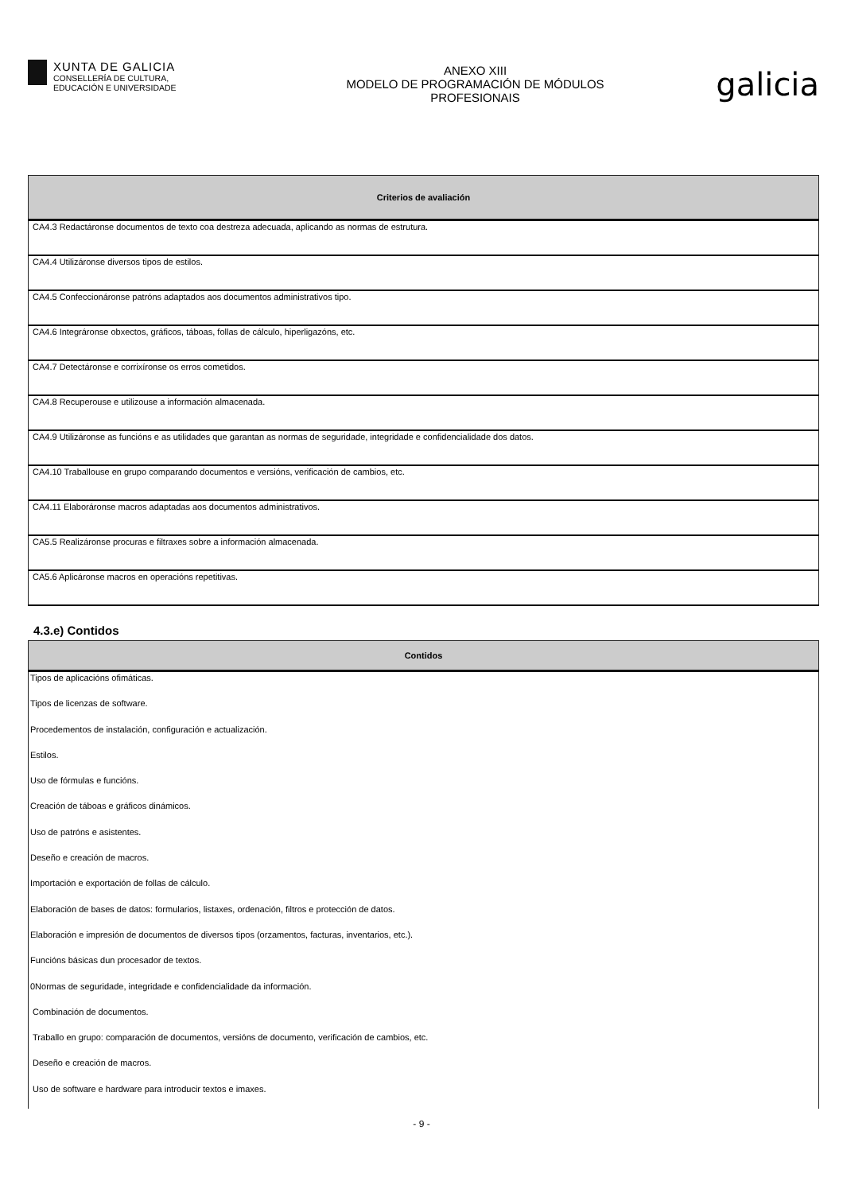XUNTA DE GALICIA
CONSELLERÍA DE CULTURA,
EDUCACIÓN E UNIVERSIDADE
ANEXO XIII
MODELO DE PROGRAMACIÓN DE MÓDULOS
PROFESIONAIS
galicia
| Criterios de avaliación |
| --- |
| CA4.3 Redactáronse documentos de texto coa destreza adecuada, aplicando as normas de estrutura. |
| CA4.4 Utilizáronse diversos tipos de estilos. |
| CA4.5 Confeccionáronse patróns adaptados aos documentos administrativos tipo. |
| CA4.6 Integráronse obxectos, gráficos, táboas, follas de cálculo, hiperligazóns, etc. |
| CA4.7 Detectáronse e corrixíronse os erros cometidos. |
| CA4.8 Recuperouse e utilizouse a información almacenada. |
| CA4.9 Utilizáronse as funcións e as utilidades que garantan as normas de seguridade, integridade e confidencialidade dos datos. |
| CA4.10 Traballouse en grupo comparando documentos e versións, verificación de cambios, etc. |
| CA4.11 Elaboráronse macros adaptadas aos documentos administrativos. |
| CA5.5 Realizáronse procuras e filtraxes sobre a información almacenada. |
| CA5.6 Aplicáronse macros en operacións repetitivas. |
4.3.e) Contidos
| Contidos |
| --- |
| Tipos de aplicacións ofimáticas. |
| Tipos de licenzas de software. |
| Procedementos de instalación, configuración e actualización. |
| Estilos. |
| Uso de fórmulas e funcións. |
| Creación de táboas e gráficos dinámicos. |
| Uso de patróns e asistentes. |
| Deseño e creación de macros. |
| Importación e exportación de follas de cálculo. |
| Elaboración de bases de datos: formularios, listaxes, ordenación, filtros e protección de datos. |
| Elaboración e impresión de documentos de diversos tipos (orzamentos, facturas, inventarios, etc.). |
| Funcións básicas dun procesador de textos. |
| 0Normas de seguridade, integridade e confidencialidade da información. |
| Combinación de documentos. |
| Traballo en grupo: comparación de documentos, versións de documento, verificación de cambios, etc. |
| Deseño e creación de macros. |
| Uso de software e hardware para introducir textos e imaxes. |
- 9 -